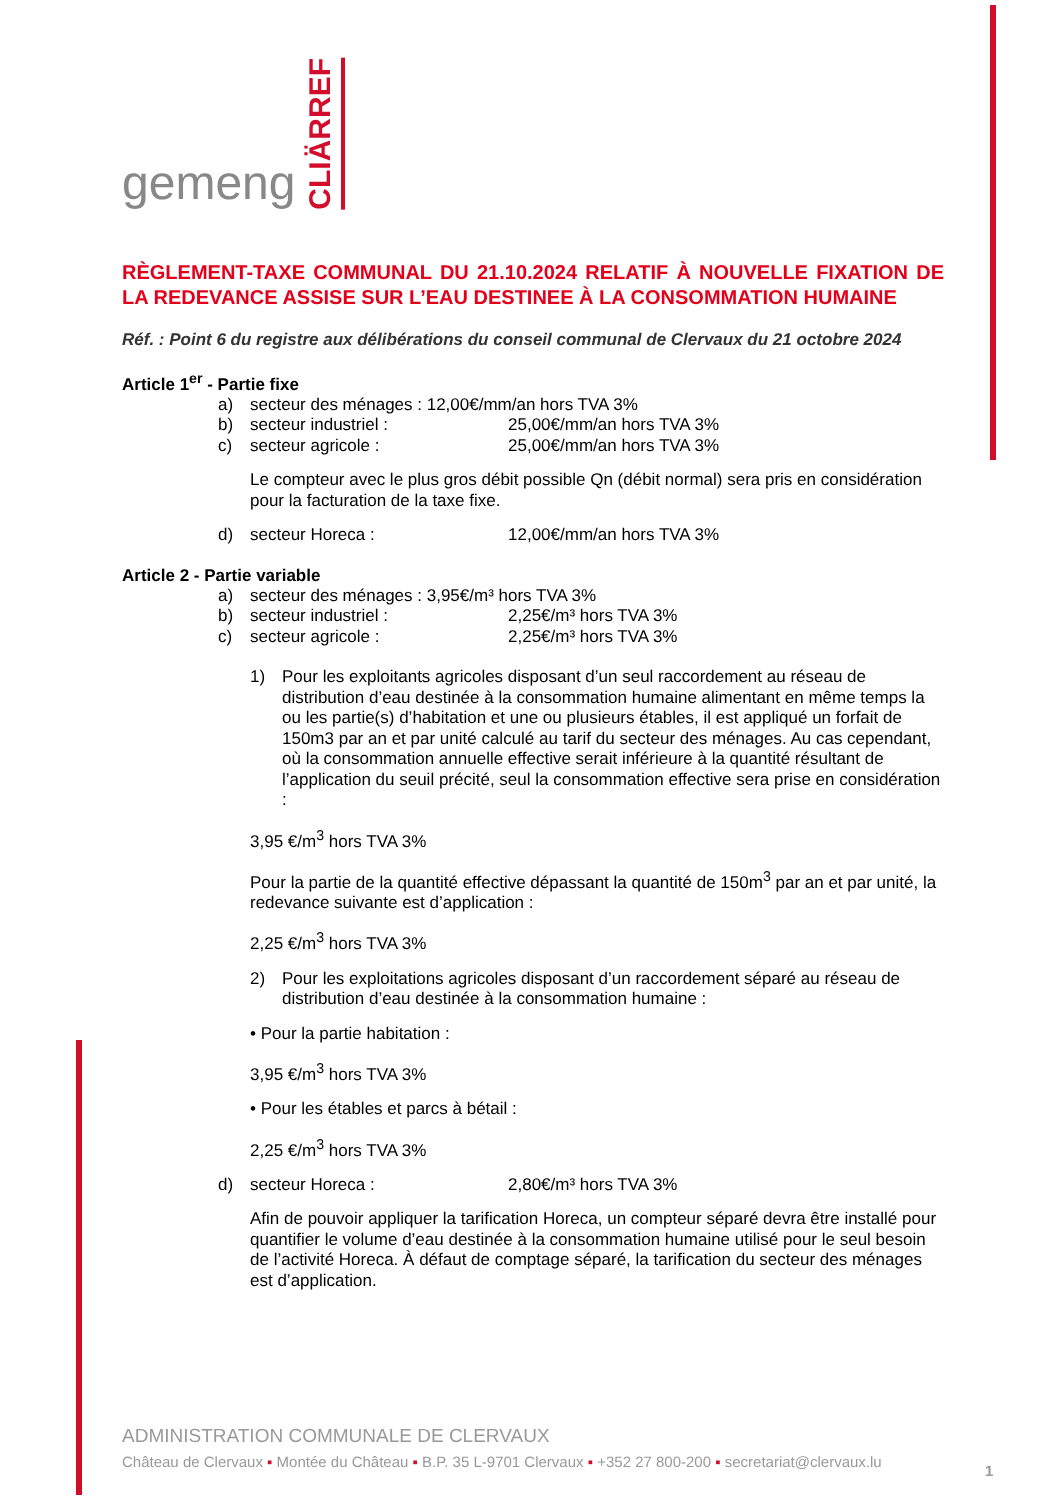gemeng CLIÄRREF
RÈGLEMENT-TAXE COMMUNAL DU 21.10.2024 RELATIF À NOUVELLE FIXATION DE LA REDEVANCE ASSISE SUR L’EAU DESTINEE À LA CONSOMMATION HUMAINE
Réf. : Point 6 du registre aux délibérations du conseil communal de Clervaux du 21 octobre 2024
Article 1<sup>er</sup> - Partie fixe
a) secteur des ménages : 12,00€/mm/an hors TVA 3%
b) secteur industriel : 25,00€/mm/an hors TVA 3%
c) secteur agricole : 25,00€/mm/an hors TVA 3%
Le compteur avec le plus gros débit possible Qn (débit normal) sera pris en considération pour la facturation de la taxe fixe.
d) secteur Horeca : 12,00€/mm/an hors TVA 3%
Article 2 - Partie variable
a) secteur des ménages : 3,95€/m³ hors TVA 3%
b) secteur industriel : 2,25€/m³ hors TVA 3%
c) secteur agricole : 2,25€/m³ hors TVA 3%
1) Pour les exploitants agricoles disposant d’un seul raccordement au réseau de distribution d’eau destinée à la consommation humaine alimentant en même temps la ou les partie(s) d’habitation et une ou plusieurs étables, il est appliqué un forfait de 150m3 par an et par unité calculé au tarif du secteur des ménages. Au cas cependant, où la consommation annuelle effective serait inférieure à la quantité résultant de l’application du seuil précité, seul la consommation effective sera prise en considération :
3,95 €/m<sup>3</sup> hors TVA 3%
Pour la partie de la quantité effective dépassant la quantité de 150m<sup>3</sup> par an et par unité, la redevance suivante est d’application :
2,25 €/m<sup>3</sup> hors TVA 3%
2) Pour les exploitations agricoles disposant d’un raccordement séparé au réseau de distribution d’eau destinée à la consommation humaine :
• Pour la partie habitation :
3,95 €/m<sup>3</sup> hors TVA 3%
• Pour les étables et parcs à bétail :
2,25 €/m<sup>3</sup> hors TVA 3%
d) secteur Horeca : 2,80€/m³ hors TVA 3%
Afin de pouvoir appliquer la tarification Horeca, un compteur séparé devra être installé pour quantifier le volume d’eau destinée à la consommation humaine utilisé pour le seul besoin de l’activité Horeca. À défaut de comptage séparé, la tarification du secteur des ménages est d’application.
ADMINISTRATION COMMUNALE DE CLERVAUX
Château de Clervaux ▪ Montée du Château ▪ B.P. 35 L-9701 Clervaux ▪ +352 27 800-200 ▪ secretariat@clervaux.lu
1